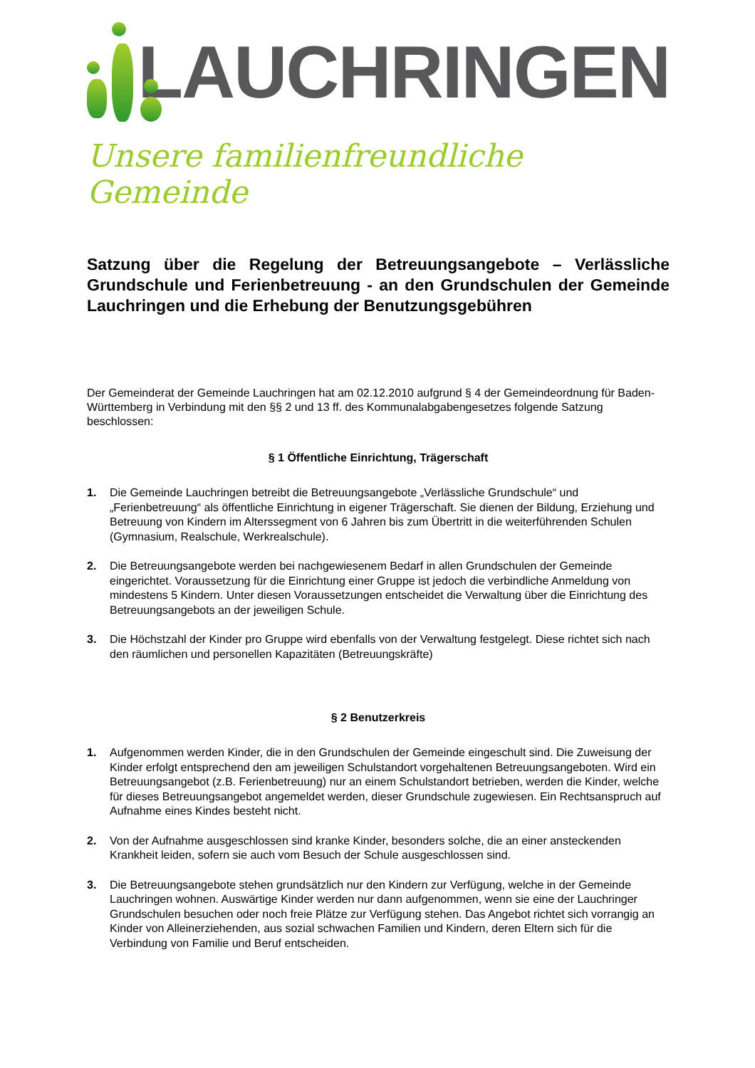LAUCHRINGEN
Unsere familienfreundliche Gemeinde
Satzung über die Regelung der Betreuungsangebote – Verlässliche Grundschule und Ferienbetreuung - an den Grundschulen der Gemeinde Lauchringen und die Erhebung der Benutzungsgebühren
Der Gemeinderat der Gemeinde Lauchringen hat am 02.12.2010 aufgrund § 4 der Gemeindeordnung für Baden-Württemberg in Verbindung mit den §§ 2 und 13 ff. des Kommunalabgabengesetzes folgende Satzung beschlossen:
§ 1 Öffentliche Einrichtung, Trägerschaft
1. Die Gemeinde Lauchringen betreibt die Betreuungsangebote „Verlässliche Grundschule“ und „Ferienbetreuung“ als öffentliche Einrichtung in eigener Trägerschaft. Sie dienen der Bildung, Erziehung und Betreuung von Kindern im Alterssegment von 6 Jahren bis zum Übertritt in die weiterführenden Schulen (Gymnasium, Realschule, Werkrealschule).
2. Die Betreuungsangebote werden bei nachgewiesenem Bedarf in allen Grundschulen der Gemeinde eingerichtet. Voraussetzung für die Einrichtung einer Gruppe ist jedoch die verbindliche Anmeldung von mindestens 5 Kindern. Unter diesen Voraussetzungen entscheidet die Verwaltung über die Einrichtung des Betreuungsangebots an der jeweiligen Schule.
3. Die Höchstzahl der Kinder pro Gruppe wird ebenfalls von der Verwaltung festgelegt. Diese richtet sich nach den räumlichen und personellen Kapazitäten (Betreuungskräfte)
§ 2 Benutzerkreis
1. Aufgenommen werden Kinder, die in den Grundschulen der Gemeinde eingeschult sind. Die Zuweisung der Kinder erfolgt entsprechend den am jeweiligen Schulstandort vorgehaltenen Betreuungsangeboten. Wird ein Betreuungsangebot (z.B. Ferienbetreuung) nur an einem Schulstandort betrieben, werden die Kinder, welche für dieses Betreuungsangebot angemeldet werden, dieser Grundschule zugewiesen. Ein Rechtsanspruch auf Aufnahme eines Kindes besteht nicht.
2. Von der Aufnahme ausgeschlossen sind kranke Kinder, besonders solche, die an einer ansteckenden Krankheit leiden, sofern sie auch vom Besuch der Schule ausgeschlossen sind.
3. Die Betreuungsangebote stehen grundsätzlich nur den Kindern zur Verfügung, welche in der Gemeinde Lauchringen wohnen. Auswärtige Kinder werden nur dann aufgenommen, wenn sie eine der Lauchringer Grundschulen besuchen oder noch freie Plätze zur Verfügung stehen. Das Angebot richtet sich vorrangig an Kinder von Alleinerziehenden, aus sozial schwachen Familien und Kindern, deren Eltern sich für die Verbindung von Familie und Beruf entscheiden.